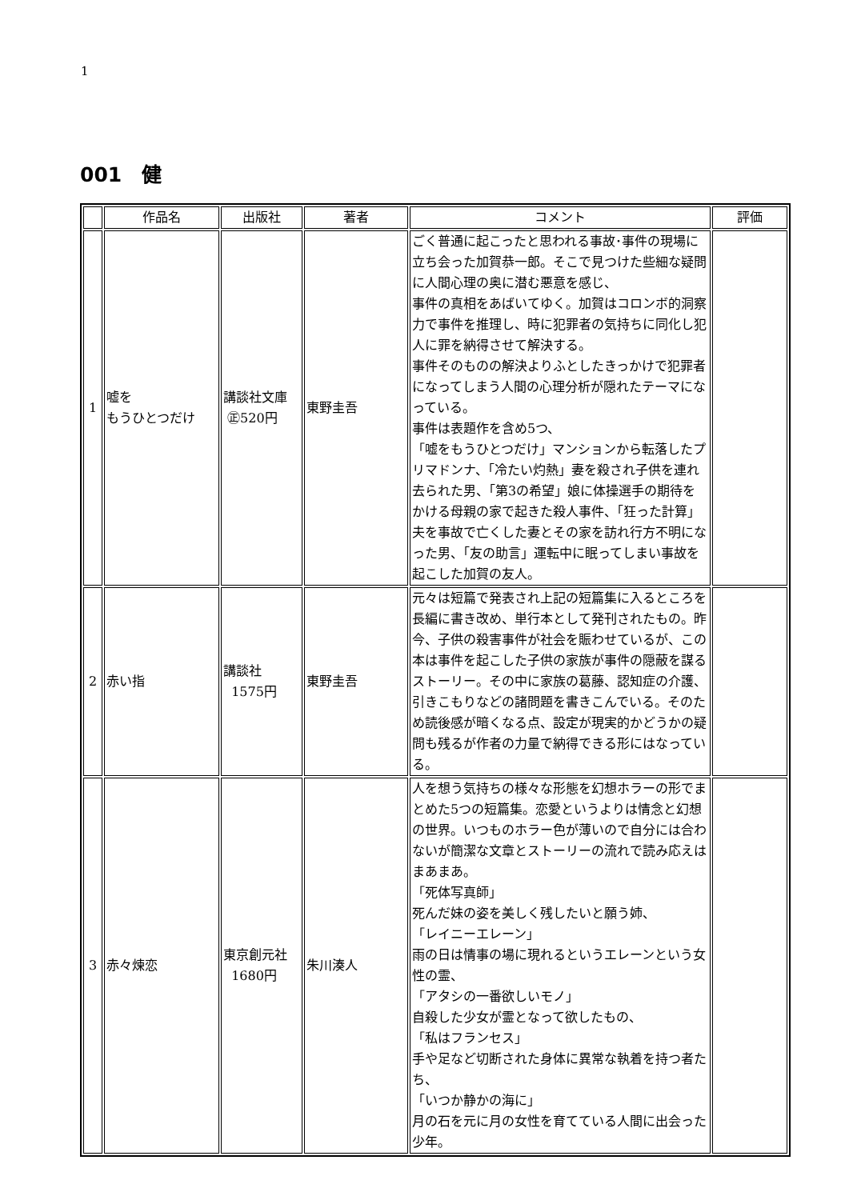1
001　健
| | 作品名 | 出版社 | 著者 | コメント | 評価 |
| --- | --- | --- | --- | --- | --- |
| 1 | 嘘を もうひとつだけ | 講談社文庫 ㊣520円 | 東野圭吾 | ごく普通に起こったと思われる事故･事件の現場に立ち会った加賀恭一郎。そこで見つけた些細な疑問に人間心理の奥に潜む悪意を感じ、 事件の真相をあばいてゆく。加賀はコロンボ的洞察力で事件を推理し、時に犯罪者の気持ちに同化し犯人に罪を納得させて解決する。 事件そのものの解決よりふとしたきっかけで犯罪者になってしまう人間の心理分析が隠れたテーマになっている。 事件は表題作を含め5つ、 「嘘をもうひとつだけ」マンションから転落したプリマドンナ、「冷たい灼熱」妻を殺され子供を連れ去られた男、「第3の希望」娘に体操選手の期待をかける母親の家で起きた殺人事件、「狂った計算」夫を事故で亡くした妻とその家を訪れ行方不明になった男、「友の助言」運転中に眠ってしまい事故を起こした加賀の友人。 | |
| 2 | 赤い指 | 講談社 1575円 | 東野圭吾 | 元々は短篇で発表され上記の短篇集に入るところを長編に書き改め、単行本として発刊されたもの。昨今、子供の殺害事件が社会を賑わせているが、この本は事件を起こした子供の家族が事件の隠蔽を謀るストーリー。その中に家族の葛藤、認知症の介護、引きこもりなどの諸問題を書きこんでいる。そのため読後感が暗くなる点、設定が現実的かどうかの疑問も残るが作者の力量で納得できる形にはなっている。 | |
| 3 | 赤々煉恋 | 東京創元社 1680円 | 朱川湊人 | 人を想う気持ちの様々な形態を幻想ホラーの形でまとめた5つの短篇集。恋愛というよりは情念と幻想の世界。いつものホラー色が薄いので自分には合わないが簡潔な文章とストーリーの流れで読み応えはまあまあ。 「死体写真師」 死んだ妹の姿を美しく残したいと願う姉、 「レイニーエレーン」 雨の日は情事の場に現れるというエレーンという女性の霊、 「アタシの一番欲しいモノ」 自殺した少女が霊となって欲したもの、 「私はフランセス」 手や足など切断された身体に異常な執着を持つ者たち、 「いつか静かの海に」 月の石を元に月の女性を育てている人間に出会った少年。 | |